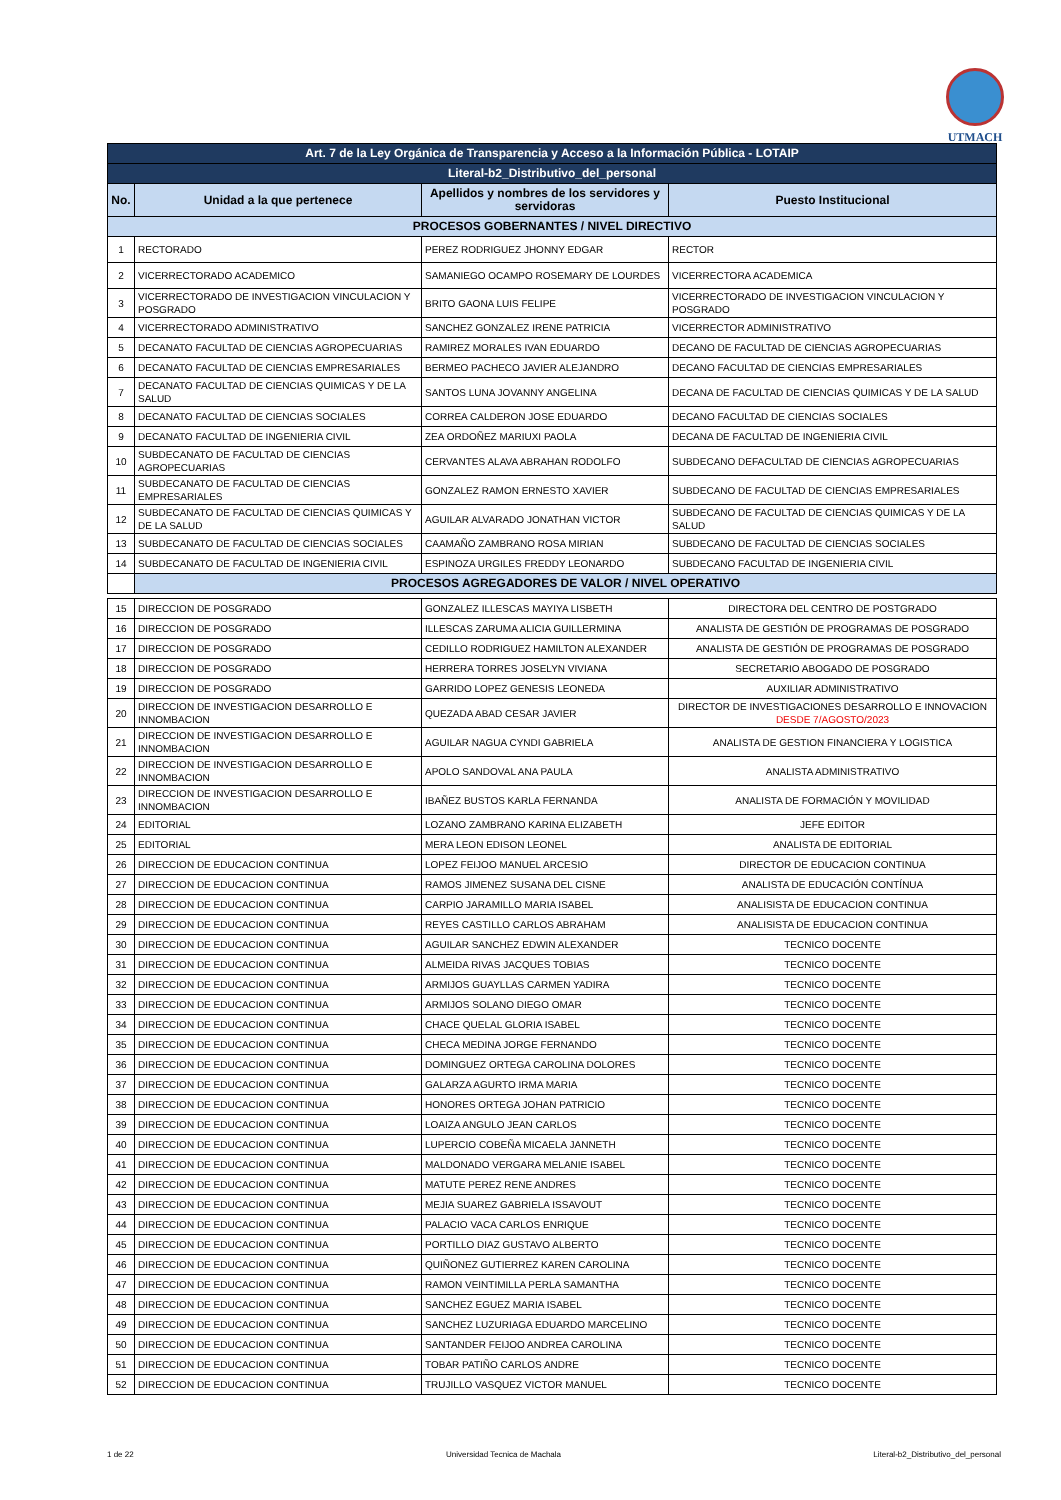UTMACH
| Art. 7 de la Ley Orgánica de Transparencia y Acceso a la Información Pública - LOTAIP | | | |
| Literal-b2_Distributivo_del_personal | | | |
| No. | Unidad a la que pertenece | Apellidos y nombres de los servidores y servidoras | Puesto Institucional |
| PROCESOS GOBERNANTES / NIVEL DIRECTIVO | | | |
| 1 | RECTORADO | PEREZ RODRIGUEZ JHONNY EDGAR | RECTOR |
| 2 | VICERRECTORADO ACADEMICO | SAMANIEGO OCAMPO ROSEMARY DE LOURDES | VICERRECTORA ACADEMICA |
| 3 | VICERRECTORADO DE INVESTIGACION VINCULACION Y POSGRADO | BRITO GAONA LUIS FELIPE | VICERRECTORADO DE INVESTIGACION VINCULACION Y POSGRADO |
| 4 | VICERRECTORADO ADMINISTRATIVO | SANCHEZ GONZALEZ IRENE PATRICIA | VICERRECTOR ADMINISTRATIVO |
| 5 | DECANATO FACULTAD DE CIENCIAS AGROPECUARIAS | RAMIREZ MORALES IVAN EDUARDO | DECANO DE FACULTAD DE CIENCIAS AGROPECUARIAS |
| 6 | DECANATO FACULTAD DE CIENCIAS EMPRESARIALES | BERMEO PACHECO JAVIER ALEJANDRO | DECANO FACULTAD DE CIENCIAS EMPRESARIALES |
| 7 | DECANATO FACULTAD DE CIENCIAS QUIMICAS Y DE LA SALUD | SANTOS LUNA JOVANNY ANGELINA | DECANA DE FACULTAD DE CIENCIAS QUIMICAS Y DE LA SALUD |
| 8 | DECANATO FACULTAD DE CIENCIAS SOCIALES | CORREA CALDERON JOSE EDUARDO | DECANO FACULTAD DE CIENCIAS SOCIALES |
| 9 | DECANATO FACULTAD DE INGENIERIA CIVIL | ZEA ORDOÑEZ MARIUXI PAOLA | DECANA DE FACULTAD DE INGENIERIA CIVIL |
| 10 | SUBDECANATO DE FACULTAD DE CIENCIAS AGROPECUARIAS | CERVANTES ALAVA ABRAHAN RODOLFO | SUBDECANO DEFACULTAD DE CIENCIAS AGROPECUARIAS |
| 11 | SUBDECANATO DE FACULTAD DE CIENCIAS EMPRESARIALES | GONZALEZ RAMON ERNESTO XAVIER | SUBDECANO DE FACULTAD DE CIENCIAS EMPRESARIALES |
| 12 | SUBDECANATO DE FACULTAD DE CIENCIAS QUIMICAS Y DE LA SALUD | AGUILAR ALVARADO JONATHAN VICTOR | SUBDECANO DE FACULTAD DE CIENCIAS QUIMICAS Y DE LA SALUD |
| 13 | SUBDECANATO DE FACULTAD DE CIENCIAS SOCIALES | CAAMAÑO ZAMBRANO ROSA MIRIAN | SUBDECANO DE FACULTAD DE CIENCIAS SOCIALES |
| 14 | SUBDECANATO DE FACULTAD DE INGENIERIA CIVIL | ESPINOZA URGILES FREDDY LEONARDO | SUBDECANO FACULTAD DE INGENIERIA CIVIL |
| | PROCESOS AGREGADORES DE VALOR / NIVEL OPERATIVO | | |
| 15 | DIRECCION DE POSGRADO | GONZALEZ ILLESCAS MAYIYA LISBETH | DIRECTORA DEL CENTRO DE POSTGRADO |
| 16 | DIRECCION DE POSGRADO | ILLESCAS ZARUMA ALICIA GUILLERMINA | ANALISTA DE GESTIÓN DE PROGRAMAS DE POSGRADO |
| 17 | DIRECCION DE POSGRADO | CEDILLO RODRIGUEZ HAMILTON ALEXANDER | ANALISTA DE GESTIÓN DE PROGRAMAS DE POSGRADO |
| 18 | DIRECCION DE POSGRADO | HERRERA TORRES JOSELYN VIVIANA | SECRETARIO ABOGADO DE POSGRADO |
| 19 | DIRECCION DE POSGRADO | GARRIDO LOPEZ GENESIS LEONEDA | AUXILIAR ADMINISTRATIVO |
| 20 | DIRECCION DE INVESTIGACION DESARROLLO E INNOMBACION | QUEZADA ABAD CESAR JAVIER | DIRECTOR DE INVESTIGACIONES DESARROLLO E INNOVACION DESDE 7/AGOSTO/2023 |
| 21 | DIRECCION DE INVESTIGACION DESARROLLO E INNOMBACION | AGUILAR NAGUA CYNDI GABRIELA | ANALISTA DE GESTION FINANCIERA Y LOGISTICA |
| 22 | DIRECCION DE INVESTIGACION DESARROLLO E INNOMBACION | APOLO SANDOVAL ANA PAULA | ANALISTA ADMINISTRATIVO |
| 23 | DIRECCION DE INVESTIGACION DESARROLLO E INNOMBACION | IBAÑEZ BUSTOS KARLA FERNANDA | ANALISTA DE FORMACIÓN Y MOVILIDAD |
| 24 | EDITORIAL | LOZANO ZAMBRANO KARINA ELIZABETH | JEFE EDITOR |
| 25 | EDITORIAL | MERA LEON EDISON LEONEL | ANALISTA DE EDITORIAL |
| 26 | DIRECCION DE EDUCACION CONTINUA | LOPEZ FEIJOO MANUEL ARCESIO | DIRECTOR DE EDUCACION CONTINUA |
| 27 | DIRECCION DE EDUCACION CONTINUA | RAMOS JIMENEZ SUSANA DEL CISNE | ANALISTA DE EDUCACIÓN CONTÍNUA |
| 28 | DIRECCION DE EDUCACION CONTINUA | CARPIO JARAMILLO MARIA ISABEL | ANALISISTA DE EDUCACION CONTINUA |
| 29 | DIRECCION DE EDUCACION CONTINUA | REYES CASTILLO CARLOS ABRAHAM | ANALISISTA DE EDUCACION CONTINUA |
| 30 | DIRECCION DE EDUCACION CONTINUA | AGUILAR SANCHEZ EDWIN ALEXANDER | TECNICO DOCENTE |
| 31 | DIRECCION DE EDUCACION CONTINUA | ALMEIDA RIVAS JACQUES TOBIAS | TECNICO DOCENTE |
| 32 | DIRECCION DE EDUCACION CONTINUA | ARMIJOS GUAYLLAS CARMEN YADIRA | TECNICO DOCENTE |
| 33 | DIRECCION DE EDUCACION CONTINUA | ARMIJOS SOLANO DIEGO OMAR | TECNICO DOCENTE |
| 34 | DIRECCION DE EDUCACION CONTINUA | CHACE QUELAL GLORIA ISABEL | TECNICO DOCENTE |
| 35 | DIRECCION DE EDUCACION CONTINUA | CHECA MEDINA JORGE FERNANDO | TECNICO DOCENTE |
| 36 | DIRECCION DE EDUCACION CONTINUA | DOMINGUEZ ORTEGA CAROLINA DOLORES | TECNICO DOCENTE |
| 37 | DIRECCION DE EDUCACION CONTINUA | GALARZA AGURTO IRMA MARIA | TECNICO DOCENTE |
| 38 | DIRECCION DE EDUCACION CONTINUA | HONORES ORTEGA JOHAN PATRICIO | TECNICO DOCENTE |
| 39 | DIRECCION DE EDUCACION CONTINUA | LOAIZA ANGULO JEAN CARLOS | TECNICO DOCENTE |
| 40 | DIRECCION DE EDUCACION CONTINUA | LUPERCIO COBEÑA MICAELA JANNETH | TECNICO DOCENTE |
| 41 | DIRECCION DE EDUCACION CONTINUA | MALDONADO VERGARA MELANIE ISABEL | TECNICO DOCENTE |
| 42 | DIRECCION DE EDUCACION CONTINUA | MATUTE PEREZ RENE ANDRES | TECNICO DOCENTE |
| 43 | DIRECCION DE EDUCACION CONTINUA | MEJIA SUAREZ GABRIELA ISSAVOUT | TECNICO DOCENTE |
| 44 | DIRECCION DE EDUCACION CONTINUA | PALACIO VACA CARLOS ENRIQUE | TECNICO DOCENTE |
| 45 | DIRECCION DE EDUCACION CONTINUA | PORTILLO DIAZ GUSTAVO ALBERTO | TECNICO DOCENTE |
| 46 | DIRECCION DE EDUCACION CONTINUA | QUIÑONEZ GUTIERREZ KAREN CAROLINA | TECNICO DOCENTE |
| 47 | DIRECCION DE EDUCACION CONTINUA | RAMON VEINTIMILLA PERLA SAMANTHA | TECNICO DOCENTE |
| 48 | DIRECCION DE EDUCACION CONTINUA | SANCHEZ EGUEZ MARIA ISABEL | TECNICO DOCENTE |
| 49 | DIRECCION DE EDUCACION CONTINUA | SANCHEZ LUZURIAGA EDUARDO MARCELINO | TECNICO DOCENTE |
| 50 | DIRECCION DE EDUCACION CONTINUA | SANTANDER FEIJOO ANDREA CAROLINA | TECNICO DOCENTE |
| 51 | DIRECCION DE EDUCACION CONTINUA | TOBAR PATIÑO CARLOS ANDRE | TECNICO DOCENTE |
| 52 | DIRECCION DE EDUCACION CONTINUA | TRUJILLO VASQUEZ VICTOR MANUEL | TECNICO DOCENTE |
1 de 22 Universidad Tecnica de Machala Literal-b2_Distributivo_del_personal